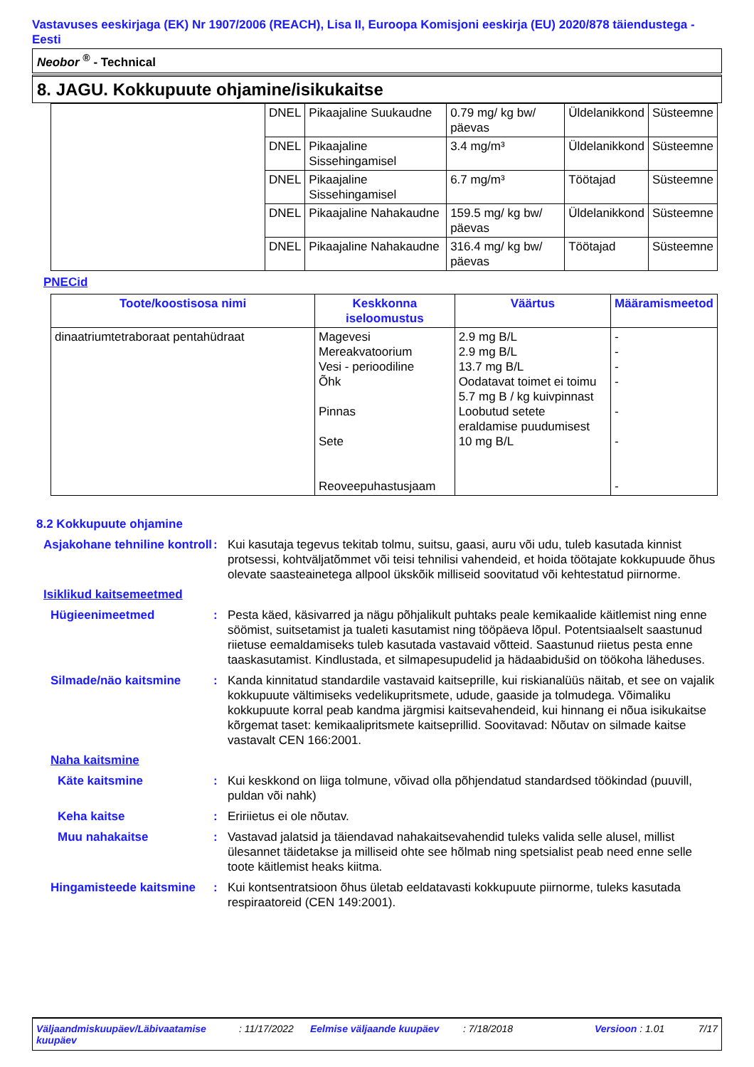Vastavuses eeskirjaga (EK) Nr 1907/2006 (REACH), Lisa II, Euroopa Komisjoni eeskirja (EU) 2020/878 täiendustega - Eesti
Neobor <sup>®</sup> - Technical
8. JAGU. Kokkupuute ohjamine/isikukaitse
| | DNEL | Pikaajaline Suukaudne | 0.79 mg/ kg bw/ päevas | Üldelanikkond | Süsteemne |
| | DNEL | Pikaajaline Sissehingamisel | 3.4 mg/m³ | Üldelanikkond | Süsteemne |
| | DNEL | Pikaajaline Sissehingamisel | 6.7 mg/m³ | Töötajad | Süsteemne |
| | DNEL | Pikaajaline Nahakaudne | 159.5 mg/ kg bw/ päevas | Üldelanikkond | Süsteemne |
| | DNEL | Pikaajaline Nahakaudne | 316.4 mg/ kg bw/ päevas | Töötajad | Süsteemne |
PNECid
| Toote/koostisosa nimi | Keskkonna iseloomustus | Väärtus | Määramismeetod |
| --- | --- | --- | --- |
| dinaatriumtetraboraat pentahüdraat | Magevesi Mereakvatoorium Vesi - perioodiline Õhk Pinnas Sete Reoveepuhastusjaam | 2.9 mg B/L 2.9 mg B/L 13.7 mg B/L Oodatavat toimet ei toimu 5.7 mg B / kg kuivpinnast Loobutud setete eraldamise puudumisest 10 mg B/L | - - - - - - - |
8.2 Kokkupuute ohjamine
Asjakohane tehniline kontroll
: Kui kasutaja tegevus tekitab tolmu, suitsu, gaasi, auru või udu, tuleb kasutada kinnist protsessi, kohtväljatõmmet või teisi tehnilisi vahendeid, et hoida töötajate kokkupuude õhus olevate saasteainetega allpool ükskõik milliseid soovitatud või kehtestatud piirnorme.
Isiklikud kaitsemeetmed
Hügieenimeetmed : Pesta käed, käsivarred ja nägu põhjalikult puhtaks peale kemikaalide käitlemist ning enne söömist, suitsetamist ja tualeti kasutamist ning tööpäeva lõpul. Potentsiaalselt saastunud riietuse eemaldamiseks tuleb kasutada vastavaid võtteid. Saastunud riietus pesta enne taaskasutamist. Kindlustada, et silmapesupudelid ja hädaabidušid on töökoha läheduses.
Silmade/näo kaitsmine : Kanda kinnitatud standardile vastavaid kaitseprille, kui riskianalüüs näitab, et see on vajalik kokkupuute vältimiseks vedelikupritsmete, udude, gaaside ja tolmudega. Võimaliku kokkupuute korral peab kandma järgmisi kaitsevahendeid, kui hinnang ei nõua isikukaitse kõrgemat taset: kemikaalipritsmete kaitseprillid. Soovitavad: Nõutav on silmade kaitse vastavalt CEN 166:2001.
Naha kaitsmine
Käte kaitsmine : Kui keskkond on liiga tolmune, võivad olla põhjendatud standardsed töökindad (puuvill, puldan või nahk)
Keha kaitse : Eririietus ei ole nõutav.
Muu nahakaitse : Vastavad jalatsid ja täiendavad nahakaitsevahendid tuleks valida selle alusel, millist ülesannet täidetakse ja milliseid ohte see hõlmab ning spetsialist peab need enne selle toote käitlemist heaks kiitma.
Hingamisteede kaitsmine
: Kui kontsentratsioon õhus ületab eeldatavasti kokkupuute piirnorme, tuleks kasutada respiraatoreid (CEN 149:2001).
Väljaandmiskuupäev/Läbivaatamise kuupäev
: 11/17/2022
Eelmise väljaande kuupäev : 7/18/2018 Versioon : 1.01 7/17